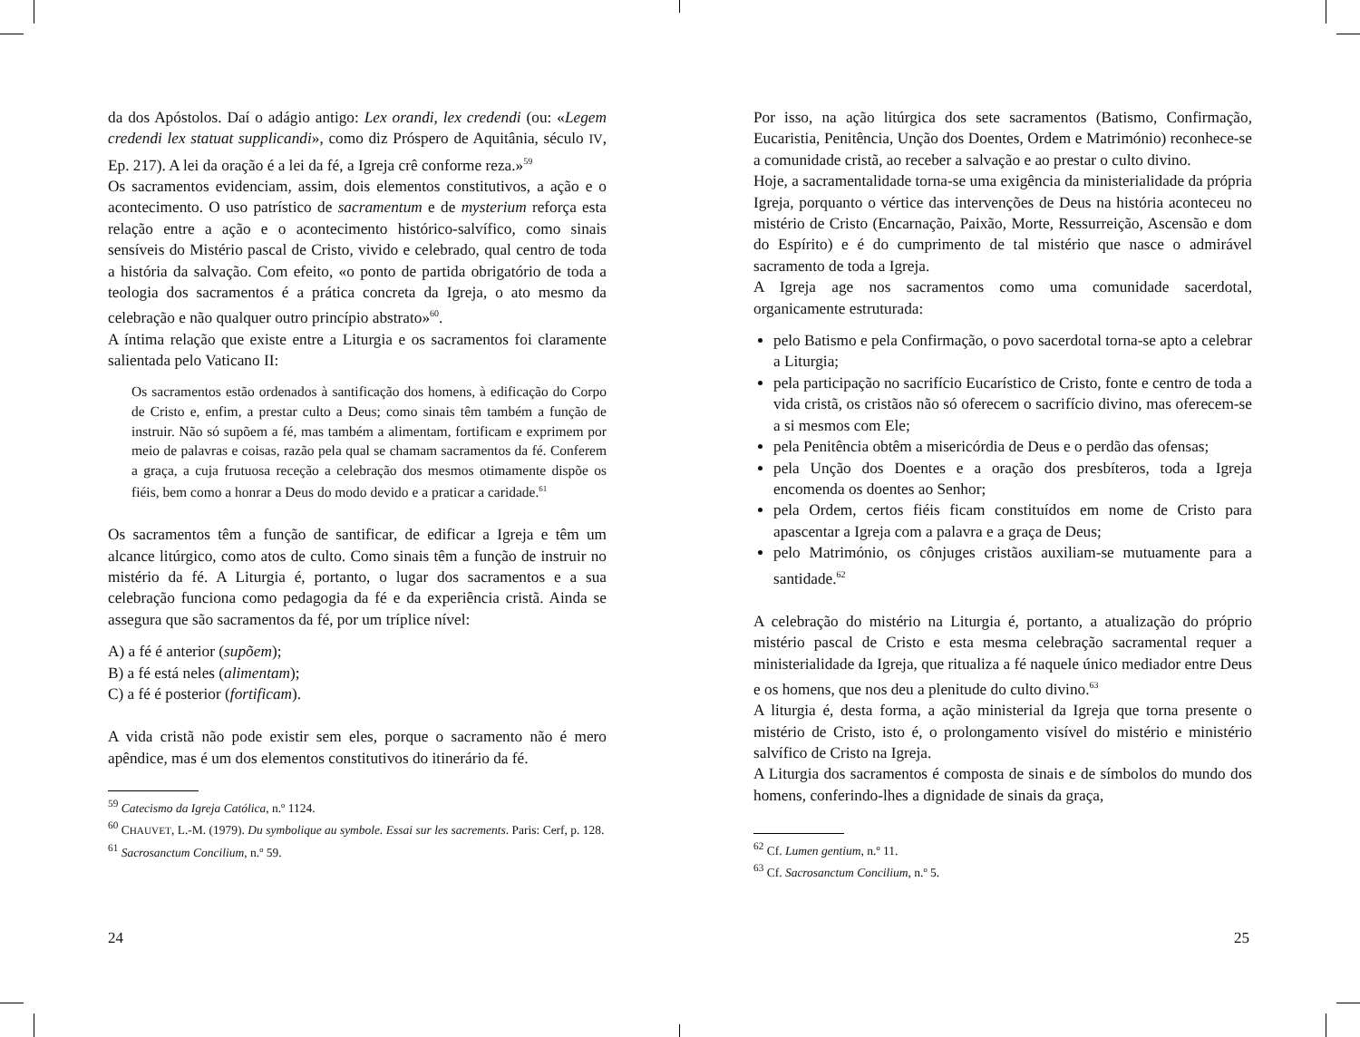da dos Apóstolos. Daí o adágio antigo: Lex orandi, lex credendi (ou: «Legem credendi lex statuat supplicandi», como diz Próspero de Aquitânia, século IV, Ep. 217). A lei da oração é a lei da fé, a Igreja crê conforme reza.»<sup>59</sup>
Os sacramentos evidenciam, assim, dois elementos constitutivos, a ação e o acontecimento. O uso patrístico de sacramentum e de mysterium reforça esta relação entre a ação e o acontecimento histórico-salvífico, como sinais sensíveis do Mistério pascal de Cristo, vivido e celebrado, qual centro de toda a história da salvação. Com efeito, «o ponto de partida obrigatório de toda a teologia dos sacramentos é a prática concreta da Igreja, o ato mesmo da celebração e não qualquer outro princípio abstrato»<sup>60</sup>.
A íntima relação que existe entre a Liturgia e os sacramentos foi claramente salientada pelo Vaticano II:
Os sacramentos estão ordenados à santificação dos homens, à edificação do Corpo de Cristo e, enfim, a prestar culto a Deus; como sinais têm também a função de instruir. Não só supõem a fé, mas também a alimentam, fortificam e exprimem por meio de palavras e coisas, razão pela qual se chamam sacramentos da fé. Conferem a graça, a cuja frutuosa receção a celebração dos mesmos otimamente dispõe os fiéis, bem como a honrar a Deus do modo devido e a praticar a caridade.<sup>61</sup>
Os sacramentos têm a função de santificar, de edificar a Igreja e têm um alcance litúrgico, como atos de culto. Como sinais têm a função de instruir no mistério da fé. A Liturgia é, portanto, o lugar dos sacramentos e a sua celebração funciona como pedagogia da fé e da experiência cristã. Ainda se assegura que são sacramentos da fé, por um tríplice nível:
A) a fé é anterior (supõem);
B) a fé está neles (alimentam);
C) a fé é posterior (fortificam).
A vida cristã não pode existir sem eles, porque o sacramento não é mero apêndice, mas é um dos elementos constitutivos do itinerário da fé.
<sup>59</sup> Catecismo da Igreja Católica, n.º 1124.
<sup>60</sup> CHAUVET, L.-M. (1979). Du symbolique au symbole. Essai sur les sacrements. Paris: Cerf, p. 128.
<sup>61</sup> Sacrosanctum Concilium, n.º 59.
24
Por isso, na ação litúrgica dos sete sacramentos (Batismo, Confirmação, Eucaristia, Penitência, Unção dos Doentes, Ordem e Matrimónio) reconhece-se a comunidade cristã, ao receber a salvação e ao prestar o culto divino.
Hoje, a sacramentalidade torna-se uma exigência da ministerialidade da própria Igreja, porquanto o vértice das intervenções de Deus na história aconteceu no mistério de Cristo (Encarnação, Paixão, Morte, Ressurreição, Ascensão e dom do Espírito) e é do cumprimento de tal mistério que nasce o admirável sacramento de toda a Igreja.
A Igreja age nos sacramentos como uma comunidade sacerdotal, organicamente estruturada:
pelo Batismo e pela Confirmação, o povo sacerdotal torna-se apto a celebrar a Liturgia;
pela participação no sacrifício Eucarístico de Cristo, fonte e centro de toda a vida cristã, os cristãos não só oferecem o sacrifício divino, mas oferecem-se a si mesmos com Ele;
pela Penitência obtêm a misericórdia de Deus e o perdão das ofensas;
pela Unção dos Doentes e a oração dos presbíteros, toda a Igreja encomenda os doentes ao Senhor;
pela Ordem, certos fiéis ficam constituídos em nome de Cristo para apascentar a Igreja com a palavra e a graça de Deus;
pelo Matrimónio, os cônjuges cristãos auxiliam-se mutuamente para a santidade.<sup>62</sup>
A celebração do mistério na Liturgia é, portanto, a atualização do próprio mistério pascal de Cristo e esta mesma celebração sacramental requer a ministerialidade da Igreja, que ritualiza a fé naquele único mediador entre Deus e os homens, que nos deu a plenitude do culto divino.<sup>63</sup>
A liturgia é, desta forma, a ação ministerial da Igreja que torna presente o mistério de Cristo, isto é, o prolongamento visível do mistério e ministério salvífico de Cristo na Igreja.
A Liturgia dos sacramentos é composta de sinais e de símbolos do mundo dos homens, conferindo-lhes a dignidade de sinais da graça,
<sup>62</sup> Cf. Lumen gentium, n.º 11.
<sup>63</sup> Cf. Sacrosanctum Concilium, n.º 5.
25